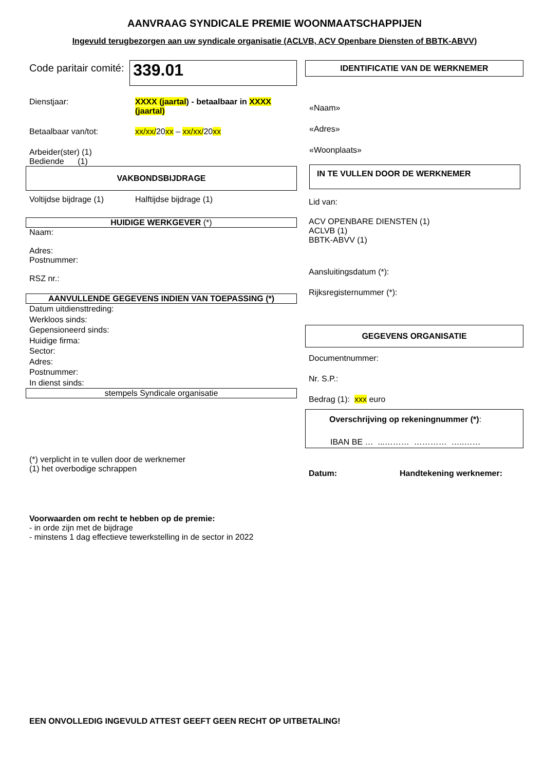AANVRAAG SYNDICALE PREMIE WOONMAATSCHAPPIJEN
Ingevuld terugbezorgen aan uw syndicale organisatie (ACLVB, ACV Openbare Diensten of BBTK-ABVV)
Code paritair comité:
339.01
Dienstjaar: XXXX (jaartal) - betaalbaar in XXXX (jaartal)
Betaalbaar van/tot: xx/xx/20xx – xx/xx/20xx
Arbeider(ster) (1)
Bediende (1)
VAKBONDSBIJDRAGE
Voltijdse bijdrage (1)
Halftijdse bijdrage (1)
HUIDIGE WERKGEVER (*)
Naam:
Adres:
Postnummer:
RSZ nr.:
AANVULLENDE GEGEVENS INDIEN VAN TOEPASSING (*)
Datum uitdiensttreding:
Werkloos sinds:
Gepensioneerd sinds:
Huidige firma:
Sector:
Adres:
Postnummer:
In dienst sinds:
stempels Syndicale organisatie
(*) verplicht in te vullen door de werknemer
(1) het overbodige schrappen
IDENTIFICATIE VAN DE WERKNEMER
«Naam»
«Adres»
«Woonplaats»
IN TE VULLEN DOOR DE WERKNEMER
Lid van:
ACV OPENBARE DIENSTEN (1)
ACLVB (1)
BBTK-ABVV (1)
Aansluitingsdatum (*):
Rijksregisternummer (*):
GEGEVENS ORGANISATIE
Documentnummer:
Nr. S.P.:
Bedrag (1): xxx euro
Overschrijving op rekeningnummer (*):
IBAN BE … ...……… ………… …..……
Datum: Handtekening werknemer:
Voorwaarden om recht te hebben op de premie:
- in orde zijn met de bijdrage
- minstens 1 dag effectieve tewerkstelling in de sector in 2022
EEN ONVOLLEDIG INGEVULD ATTEST GEEFT GEEN RECHT OP UITBETALING!